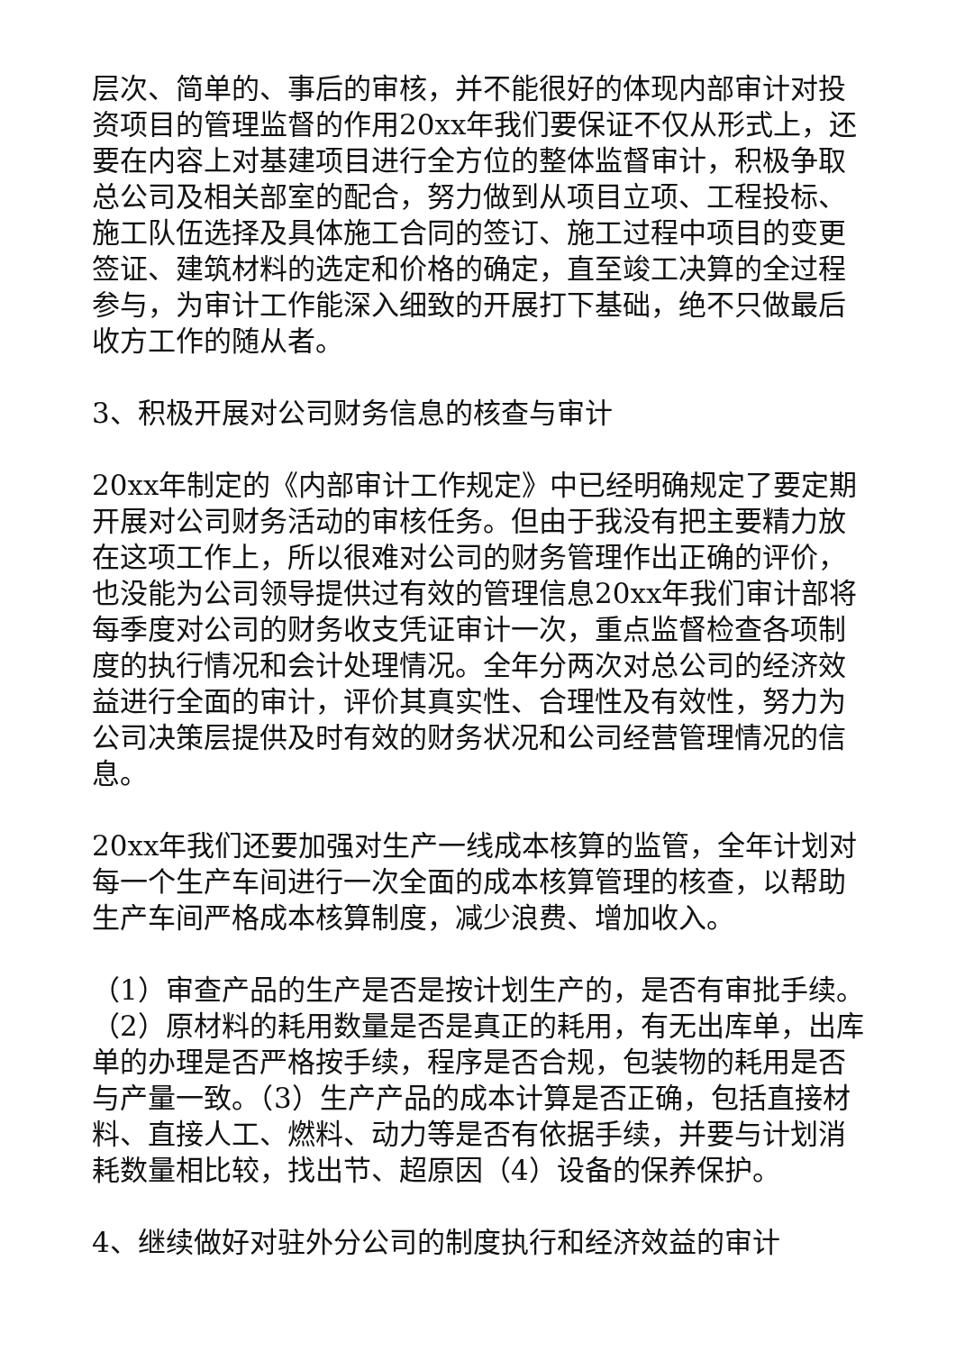层次、简单的、事后的审核，并不能很好的体现内部审计对投资项目的管理监督的作用20xx年我们要保证不仅从形式上，还要在内容上对基建项目进行全方位的整体监督审计，积极争取总公司及相关部室的配合，努力做到从项目立项、工程投标、施工队伍选择及具体施工合同的签订、施工过程中项目的变更签证、建筑材料的选定和价格的确定，直至竣工决算的全过程参与，为审计工作能深入细致的开展打下基础，绝不只做最后收方工作的随从者。
3、积极开展对公司财务信息的核查与审计
20xx年制定的《内部审计工作规定》中已经明确规定了要定期开展对公司财务活动的审核任务。但由于我没有把主要精力放在这项工作上，所以很难对公司的财务管理作出正确的评价，也没能为公司领导提供过有效的管理信息20xx年我们审计部将每季度对公司的财务收支凭证审计一次，重点监督检查各项制度的执行情况和会计处理情况。全年分两次对总公司的经济效益进行全面的审计，评价其真实性、合理性及有效性，努力为公司决策层提供及时有效的财务状况和公司经营管理情况的信息。
20xx年我们还要加强对生产一线成本核算的监管，全年计划对每一个生产车间进行一次全面的成本核算管理的核查，以帮助生产车间严格成本核算制度，减少浪费、增加收入。
（1）审查产品的生产是否是按计划生产的，是否有审批手续。（2）原材料的耗用数量是否是真正的耗用，有无出库单，出库单的办理是否严格按手续，程序是否合规，包装物的耗用是否与产量一致。（3）生产产品的成本计算是否正确，包括直接材料、直接人工、燃料、动力等是否有依据手续，并要与计划消耗数量相比较，找出节、超原因（4）设备的保养保护。
4、继续做好对驻外分公司的制度执行和经济效益的审计